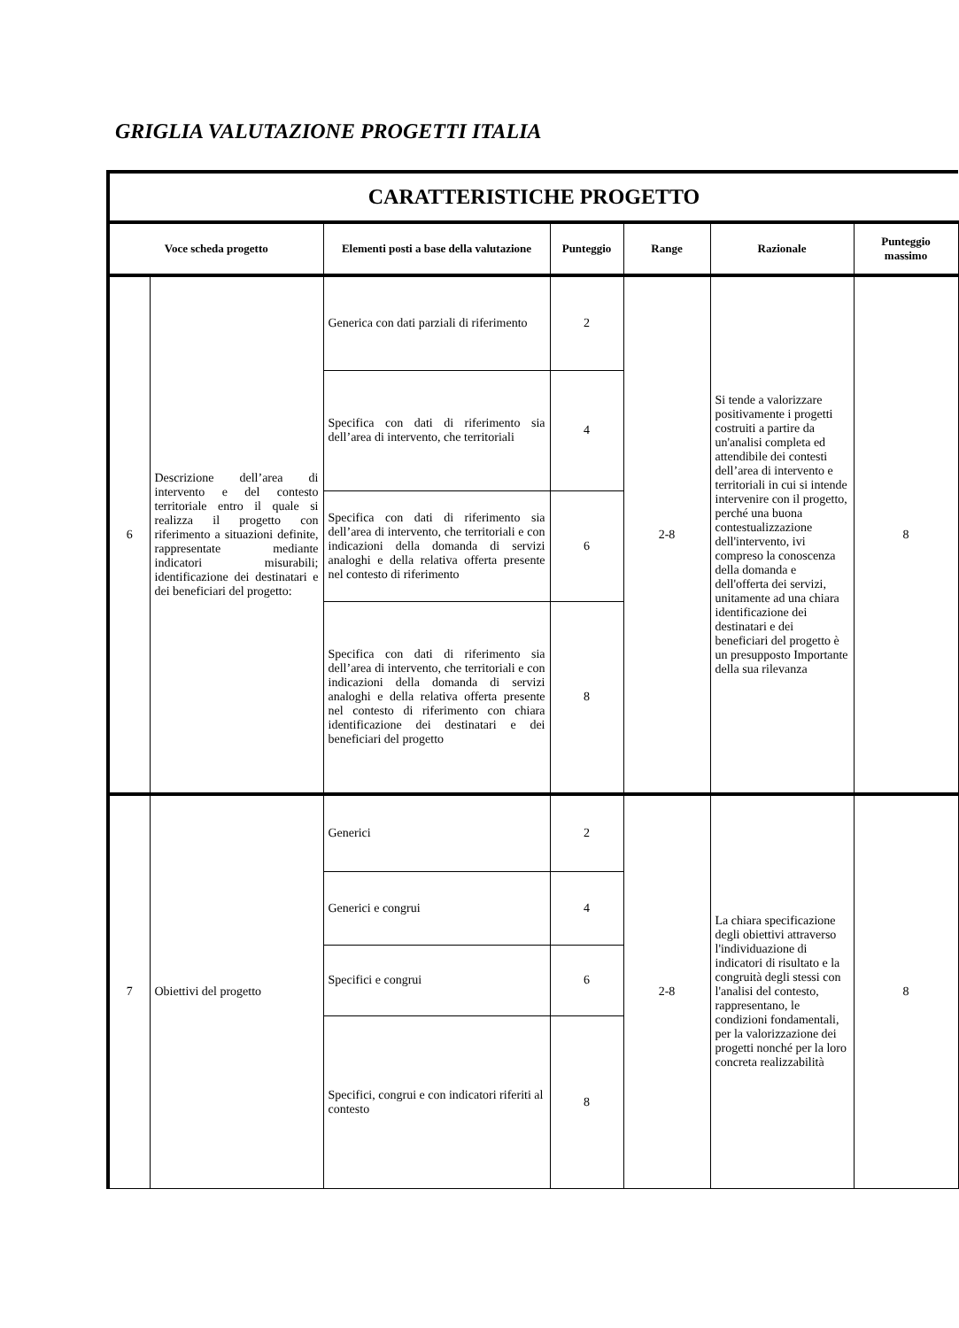GRIGLIA VALUTAZIONE PROGETTI ITALIA
| CARATTERISTICHE PROGETTO | | | | | | |
| Voce scheda progetto | | Elementi posti a base della valutazione | Punteggio | Range | Razionale | Punteggio massimo |
| 6 | Descrizione dell’area di intervento e del contesto territoriale entro il quale si realizza il progetto con riferimento a situazioni definite, rappresentate mediante indicatori misurabili; identificazione dei destinatari e dei beneficiari del progetto: | Generica con dati parziali di riferimento | 2 | 2-8 | Si tende a valorizzare positivamente i progetti costruiti a partire da un'analisi completa ed attendibile dei contesti dell’area di intervento e territoriali in cui si intende intervenire con il progetto, perché una buona contestualizzazione dell'intervento, ivi compreso la conoscenza della domanda e dell'offerta dei servizi, unitamente ad una chiara identificazione dei destinatari e dei beneficiari del progetto è un presupposto Importante della sua rilevanza | 8 |
| | | Specifica con dati di riferimento sia dell’area di intervento, che territoriali | 4 | | | |
| | | Specifica con dati di riferimento sia dell’area di intervento, che territoriali e con indicazioni della domanda di servizi analoghi e della relativa offerta presente nel contesto di riferimento | 6 | | | |
| | | Specifica con dati di riferimento sia dell’area di intervento, che territoriali e con indicazioni della domanda di servizi analoghi e della relativa offerta presente nel contesto di riferimento con chiara identificazione dei destinatari e dei beneficiari del progetto | 8 | | | |
| 7 | Obiettivi del progetto | Generici | 2 | 2-8 | La chiara specificazione degli obiettivi attraverso l'individuazione di indicatori di risultato e la congruità degli stessi con l'analisi del contesto, rappresentano, le condizioni fondamentali, per la valorizzazione dei progetti nonché per la loro concreta realizzabilità | 8 |
| | | Generici e congrui | 4 | | | |
| | | Specifici e congrui | 6 | | | |
| | | Specifici, congrui e con indicatori riferiti al contesto | 8 | | | |